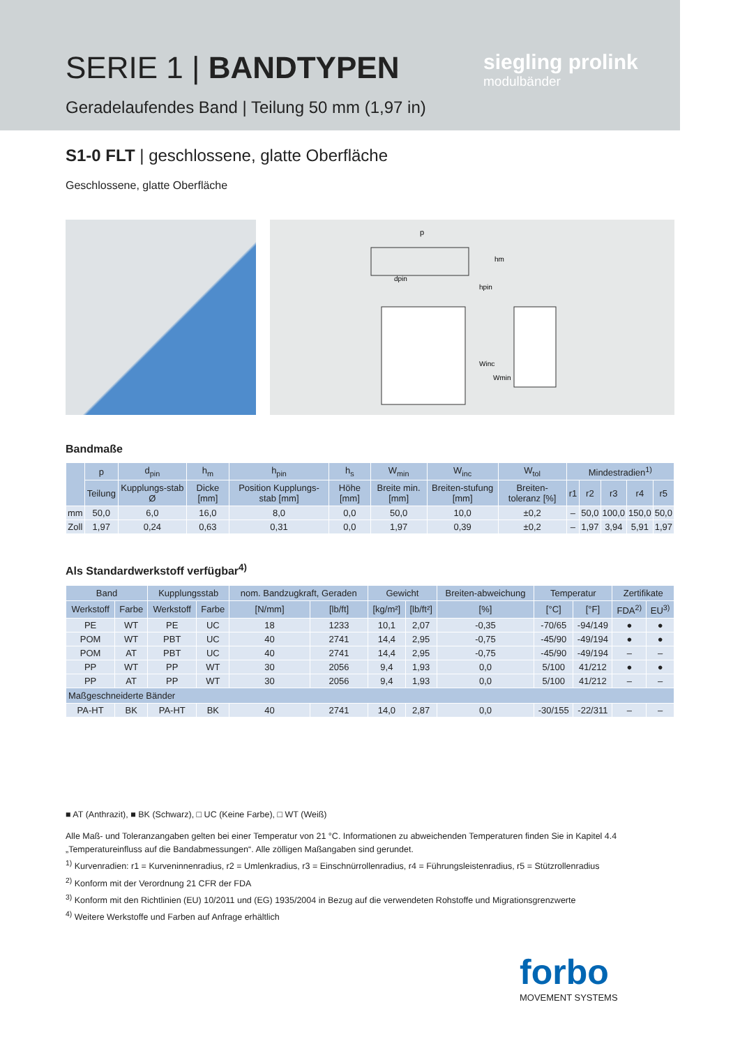SERIE 1 | BANDTYPEN
Geradelaufendes Band | Teilung 50 mm (1,97 in)
siegling prolink
modulbänder
S1-0 FLT | geschlossene, glatte Oberfläche
Geschlossene, glatte Oberfläche
p
dpin
hm
hpin
Winc
Wmin
Bandmaße
| | p | d<sub>pin</sub> | h<sub>m</sub> | h<sub>pin</sub> | h<sub>s</sub> | W<sub>min</sub> | W<sub>inc</sub> | W<sub>tol</sub> | Mindestradien<sup>1)</sup> | | | | |
| --- | --- | --- | --- | --- | --- | --- | --- | --- | --- | --- | --- | --- | --- |
| | Teilung | Kupplungs-stab Ø | Dicke [mm] | Position Kupplungs-stab [mm] | Höhe [mm] | Breite min. [mm] | Breiten-stufung [mm] | Breiten-toleranz [%] | r1 | r2 | r3 | r4 | r5 |
| mm | 50,0 | 6,0 | 16,0 | 8,0 | 0,0 | 50,0 | 10,0 | ±0,2 | – | 50,0 | 100,0 | 150,0 | 50,0 |
| Zoll | 1,97 | 0,24 | 0,63 | 0,31 | 0,0 | 1,97 | 0,39 | ±0,2 | – | 1,97 | 3,94 | 5,91 | 1,97 |
Als Standardwerkstoff verfügbar<sup>4)</sup>
| Band | | Kupplungsstab | | nom. Bandzugkraft, Geraden | | Gewicht | | Breiten-abweichung | Temperatur | | Zertifikate | |
| --- | --- | --- | --- | --- | --- | --- | --- | --- | --- | --- | --- | --- |
| Werkstoff | Farbe | Werkstoff | Farbe | [N/mm] | [lb/ft] | [kg/m²] | [lb/ft²] | [%] | [°C] | [°F] | FDA<sup>2)</sup> | EU<sup>3)</sup> |
| PE | WT | PE | UC | 18 | 1233 | 10,1 | 2,07 | -0,35 | -70/65 | -94/149 | ● | ● |
| POM | WT | PBT | UC | 40 | 2741 | 14,4 | 2,95 | -0,75 | -45/90 | -49/194 | ● | ● |
| POM | AT | PBT | UC | 40 | 2741 | 14,4 | 2,95 | -0,75 | -45/90 | -49/194 | – | – |
| PP | WT | PP | WT | 30 | 2056 | 9,4 | 1,93 | 0,0 | 5/100 | 41/212 | ● | ● |
| PP | AT | PP | WT | 30 | 2056 | 9,4 | 1,93 | 0,0 | 5/100 | 41/212 | – | – |
| Maßgeschneiderte Bänder | | | | | | | | | | | | |
| PA-HT | BK | PA-HT | BK | 40 | 2741 | 14,0 | 2,87 | 0,0 | -30/155 | -22/311 | – | – |
■ AT (Anthrazit), ■ BK (Schwarz), □ UC (Keine Farbe), □ WT (Weiß)
Alle Maß- und Toleranzangaben gelten bei einer Temperatur von 21 °C. Informationen zu abweichenden Temperaturen finden Sie in Kapitel 4.4 „Temperatureinfluss auf die Bandabmessungen“. Alle zölligen Maßangaben sind gerundet.
<sup>1)</sup> Kurvenradien: r1 = Kurveninnenradius, r2 = Umlenkradius, r3 = Einschnürrollenradius, r4 = Führungsleistenradius, r5 = Stützrollenradius
<sup>2)</sup> Konform mit der Verordnung 21 CFR der FDA
<sup>3)</sup> Konform mit den Richtlinien (EU) 10/2011 und (EG) 1935/2004 in Bezug auf die verwendeten Rohstoffe und Migrationsgrenzwerte
<sup>4)</sup> Weitere Werkstoffe und Farben auf Anfrage erhältlich
forbo
MOVEMENT SYSTEMS